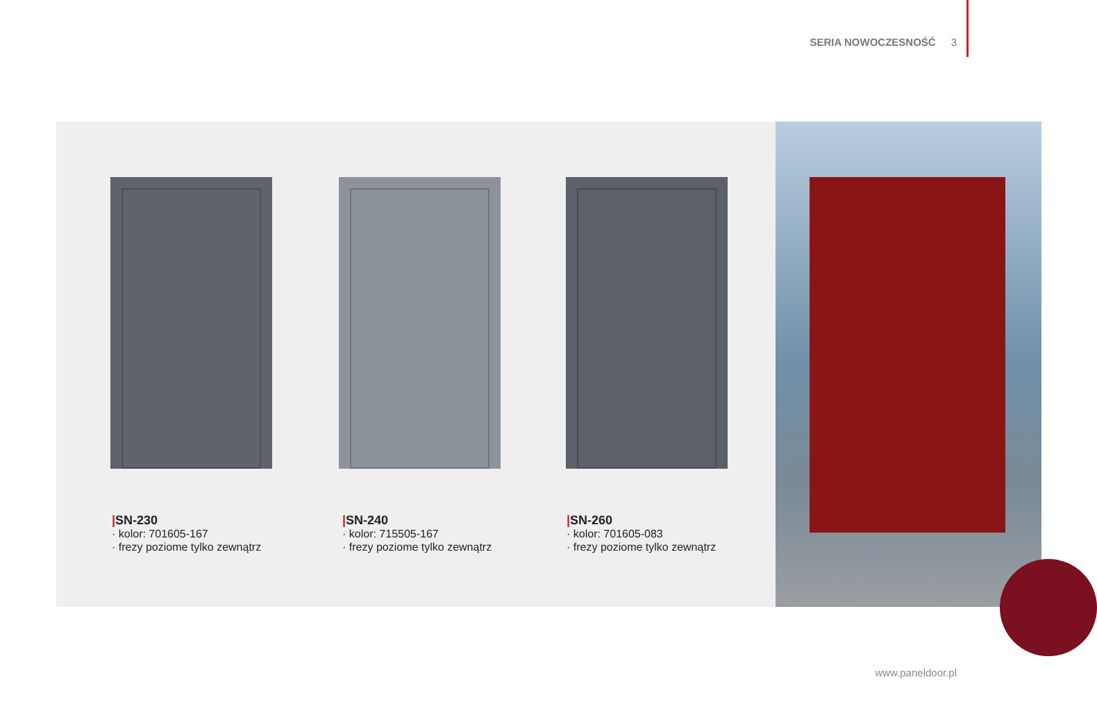SERIA NOWOCZESNOŚĆ 3
|SN-230
· kolor: 701605-167
· frezy poziome tylko zewnątrz
|SN-240
· kolor: 715505-167
· frezy poziome tylko zewnątrz
|SN-260
· kolor: 701605-083
· frezy poziome tylko zewnątrz
www.paneldoor.pl